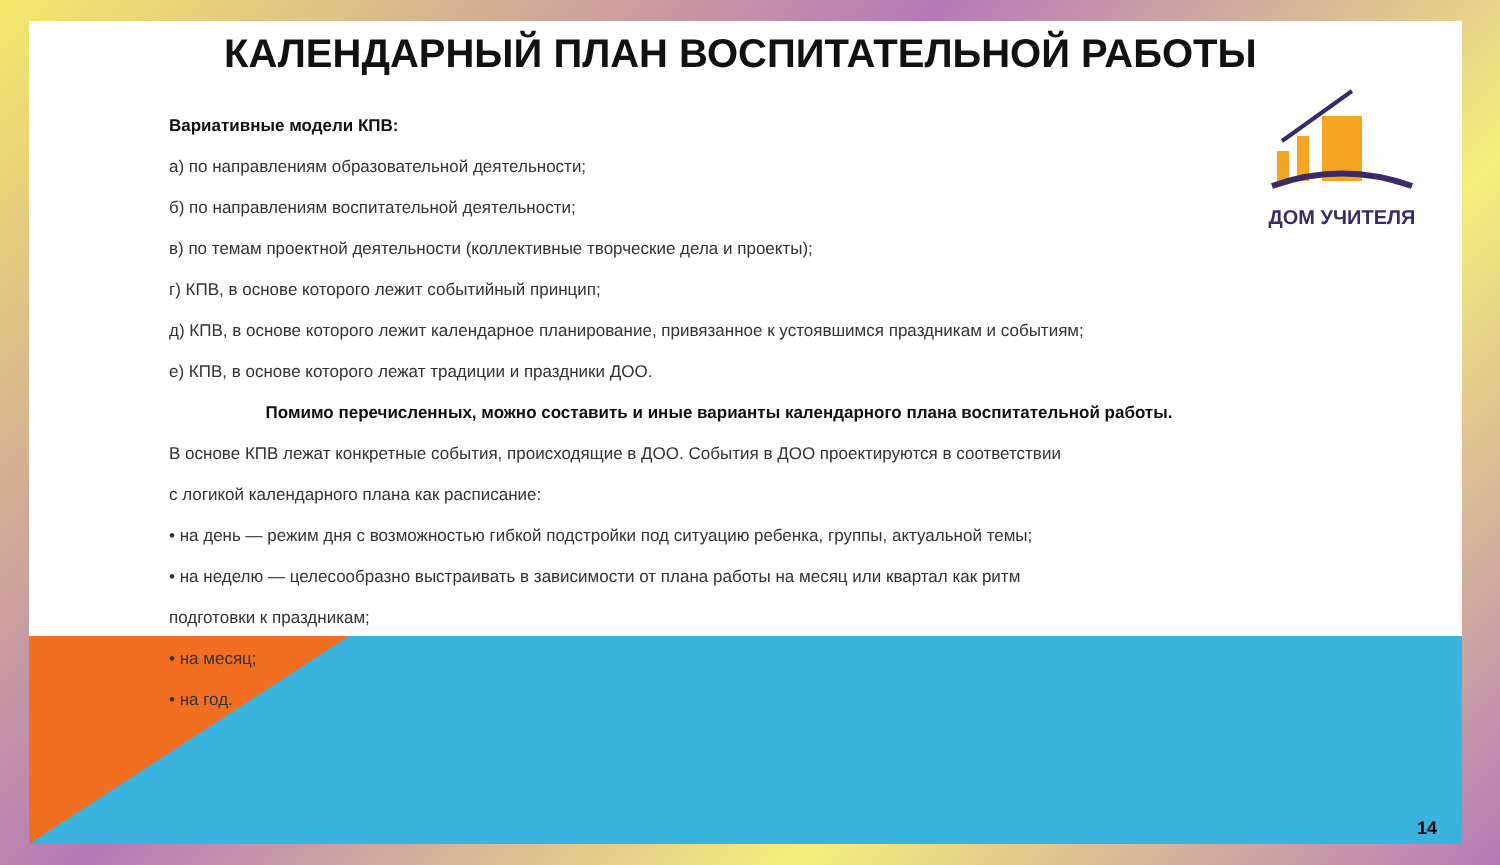ДОМ УЧИТЕЛЯ
КАЛЕНДАРНЫЙ ПЛАН ВОСПИТАТЕЛЬНОЙ РАБОТЫ
Вариативные модели КПВ:
а) по направлениям образовательной деятельности;
б) по направлениям воспитательной деятельности;
в) по темам проектной деятельности (коллективные творческие дела и проекты);
г) КПВ, в основе которого лежит событийный принцип;
д) КПВ, в основе которого лежит календарное планирование, привязанное к устоявшимся праздникам и событиям;
е) КПВ, в основе которого лежат традиции и праздники ДОО.
Помимо перечисленных, можно составить и иные варианты календарного плана воспитательной работы.
В основе КПВ лежат конкретные события, происходящие в ДОО. События в ДОО проектируются в соответствии
с логикой календарного плана как расписание:
• на день — режим дня с возможностью гибкой подстройки под ситуацию ребенка, группы, актуальной темы;
• на неделю — целесообразно выстраивать в зависимости от плана работы на месяц или квартал как ритм
подготовки к праздникам;
• на месяц;
• на год.
14